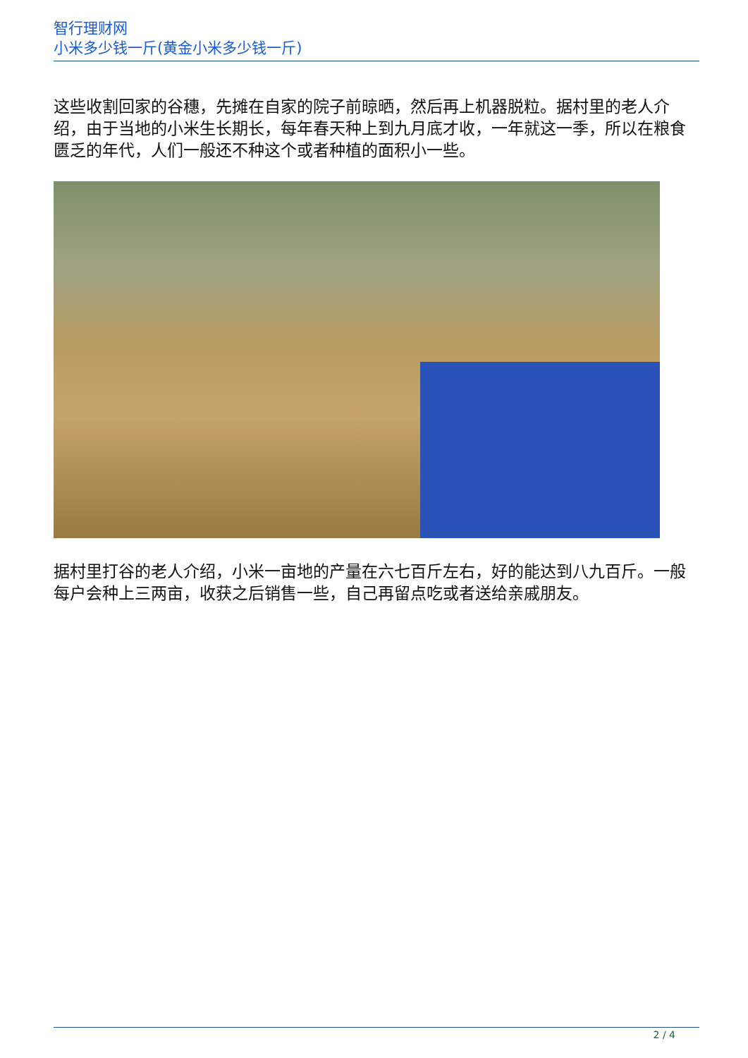智行理财网
小米多少钱一斤(黄金小米多少钱一斤)
这些收割回家的谷穗，先摊在自家的院子前晾晒，然后再上机器脱粒。据村里的老人介绍，由于当地的小米生长期长，每年春天种上到九月底才收，一年就这一季，所以在粮食匮乏的年代，人们一般还不种这个或者种植的面积小一些。
据村里打谷的老人介绍，小米一亩地的产量在六七百斤左右，好的能达到八九百斤。一般每户会种上三两亩，收获之后销售一些，自己再留点吃或者送给亲戚朋友。
2 / 4